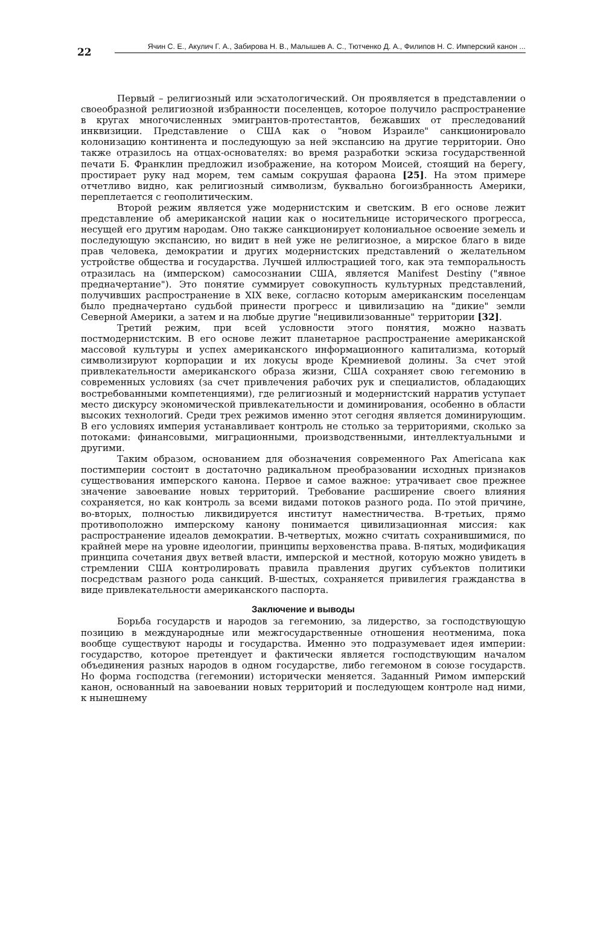22
Ячин С. Е., Акулич Г. А., Забирова Н. В., Малышев А. С., Тютченко Д. А., Филипов Н. С. Имперский канон ...
Первый – религиозный или эсхатологический. Он проявляется в представлении о своеобразной религиозной избранности поселенцев, которое получило распространение в кругах многочисленных эмигрантов-протестантов, бежавших от преследований инквизиции. Представление о США как о "новом Израиле" санкционировало колонизацию континента и последующую за ней экспансию на другие территории. Оно также отразилось на отцах-основателях: во время разработки эскиза государственной печати Б. Франклин предложил изображение, на котором Моисей, стоящий на берегу, простирает руку над морем, тем самым сокрушая фараона [25]. На этом примере отчетливо видно, как религиозный символизм, буквально богоизбранность Америки, переплетается с геополитическим.
Второй режим является уже модернистским и светским. В его основе лежит представление об американской нации как о носительнице исторического прогресса, несущей его другим народам. Оно также санкционирует колониальное освоение земель и последующую экспансию, но видит в ней уже не религиозное, а мирское благо в виде прав человека, демократии и других модернистских представлений о желательном устройстве общества и государства. Лучшей иллюстрацией того, как эта темпоральность отразилась на (имперском) самосознании США, является Manifest Destiny ("явное предначертание"). Это понятие суммирует совокупность культурных представлений, получивших распространение в XIX веке, согласно которым американским поселенцам было предначертано судьбой принести прогресс и цивилизацию на "дикие" земли Северной Америки, а затем и на любые другие "нецивилизованные" территории [32].
Третий режим, при всей условности этого понятия, можно назвать постмодернистским. В его основе лежит планетарное распространение американской массовой культуры и успех американского информационного капитализма, который символизируют корпорации и их локусы вроде Кремниевой долины. За счет этой привлекательности американского образа жизни, США сохраняет свою гегемонию в современных условиях (за счет привлечения рабочих рук и специалистов, обладающих востребованными компетенциями), где религиозный и модернистский нарратив уступает место дискурсу экономической привлекательности и доминирования, особенно в области высоких технологий. Среди трех режимов именно этот сегодня является доминирующим. В его условиях империя устанавливает контроль не столько за территориями, сколько за потоками: финансовыми, миграционными, производственными, интеллектуальными и другими.
Таким образом, основанием для обозначения современного Pax Americana как постимперии состоит в достаточно радикальном преобразовании исходных признаков существования имперского канона. Первое и самое важное: утрачивает свое прежнее значение завоевание новых территорий. Требование расширение своего влияния сохраняется, но как контроль за всеми видами потоков разного рода. По этой причине, во-вторых, полностью ликвидируется институт наместничества. В-третьих, прямо противоположно имперскому канону понимается цивилизационная миссия: как распространение идеалов демократии. В-четвертых, можно считать сохранившимися, по крайней мере на уровне идеологии, принципы верховенства права. В-пятых, модификация принципа сочетания двух ветвей власти, имперской и местной, которую можно увидеть в стремлении США контролировать правила правления других субъектов политики посредствам разного рода санкций. В-шестых, сохраняется привилегия гражданства в виде привлекательности американского паспорта.
Заключение и выводы
Борьба государств и народов за гегемонию, за лидерство, за господствующую позицию в международные или межгосударственные отношения неотменима, пока вообще существуют народы и государства. Именно это подразумевает идея империи: государство, которое претендует и фактически является господствующим началом объединения разных народов в одном государстве, либо гегемоном в союзе государств. Но форма господства (гегемонии) исторически меняется. Заданный Римом имперский канон, основанный на завоевании новых территорий и последующем контроле над ними, к нынешнему